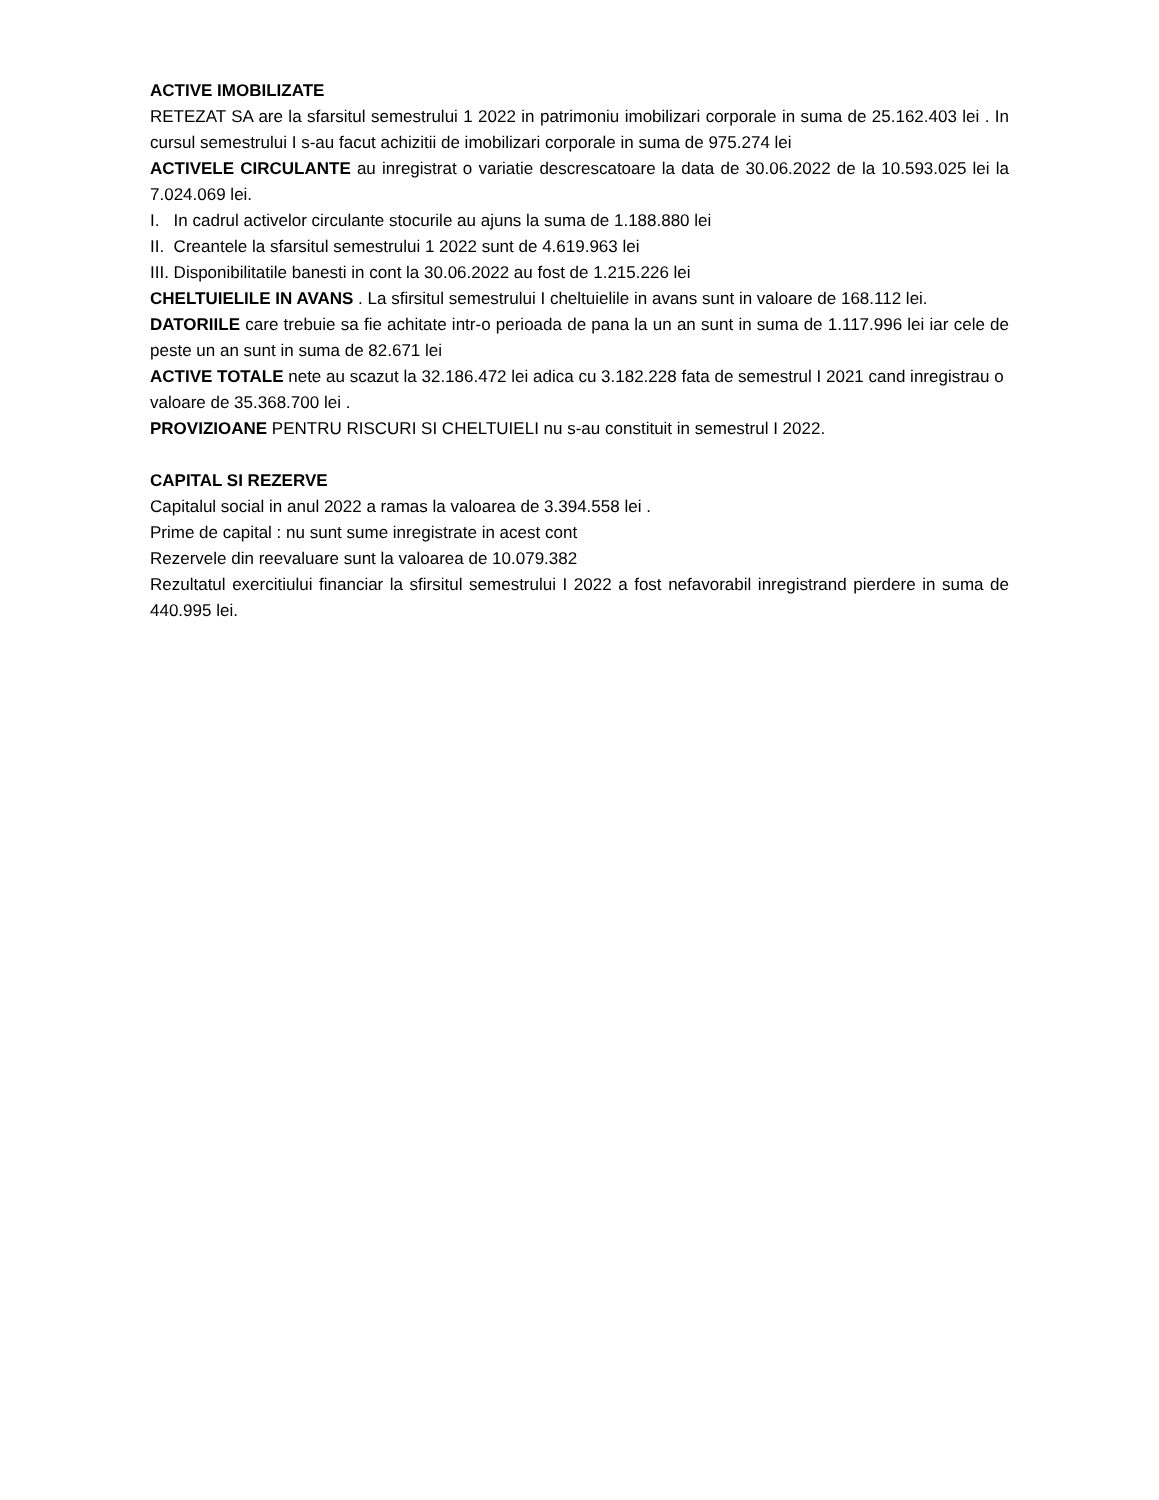ACTIVE IMOBILIZATE
RETEZAT SA are la sfarsitul semestrului 1 2022 in patrimoniu imobilizari corporale in suma de 25.162.403 lei . In cursul semestrului I s-au facut achizitii de imobilizari corporale in suma de 975.274 lei
ACTIVELE CIRCULANTE au inregistrat o variatie descrescatoare la data de 30.06.2022 de la 10.593.025 lei la 7.024.069 lei.
I. In cadrul activelor circulante stocurile au ajuns la suma de 1.188.880 lei
II. Creantele la sfarsitul semestrului 1 2022 sunt de 4.619.963 lei
III. Disponibilitatile banesti in cont la 30.06.2022 au fost de 1.215.226 lei
CHELTUIELILE IN AVANS . La sfirsitul semestrului I cheltuielile in avans sunt in valoare de 168.112 lei.
DATORIILE care trebuie sa fie achitate intr-o perioada de pana la un an sunt in suma de 1.117.996 lei iar cele de peste un an sunt in suma de 82.671 lei
ACTIVE TOTALE nete au scazut la 32.186.472 lei adica cu 3.182.228 fata de semestrul I 2021 cand inregistrau o valoare de 35.368.700 lei .
PROVIZIOANE PENTRU RISCURI SI CHELTUIELI nu s-au constituit in semestrul I 2022.
CAPITAL SI REZERVE
Capitalul social in anul 2022 a ramas la valoarea de 3.394.558 lei .
Prime de capital : nu sunt sume inregistrate in acest cont
Rezervele din reevaluare sunt la valoarea de 10.079.382
Rezultatul exercitiului financiar la sfirsitul semestrului I 2022 a fost nefavorabil inregistrand pierdere in suma de 440.995 lei.